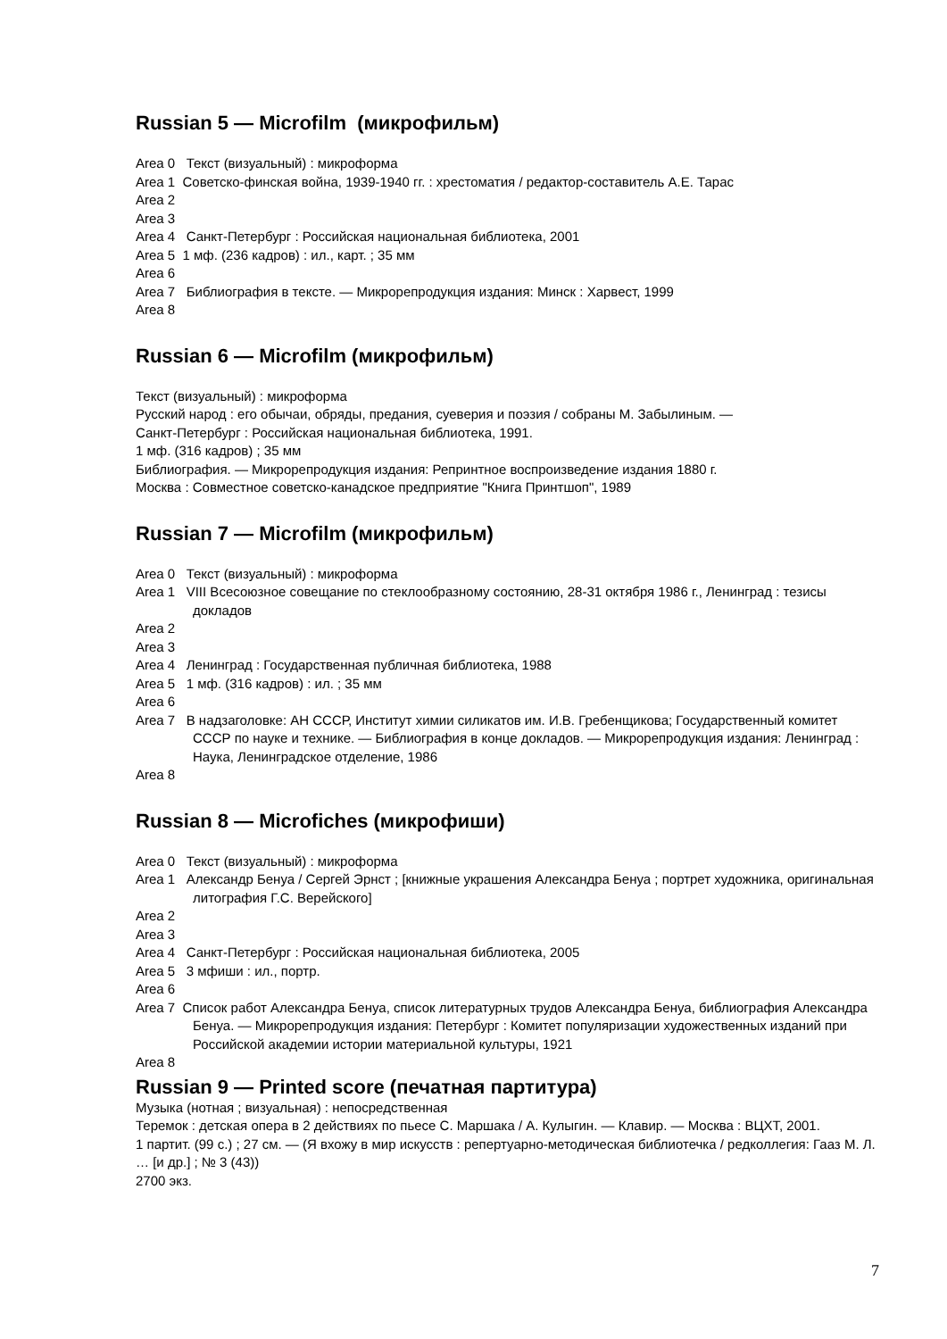Russian 5 — Microfilm (микрофильм)
Area 0 Текст (визуальный) : микроформа
Area 1 Советско-финская война, 1939-1940 гг. : хрестоматия / редактор-составитель А.Е. Тарас
Area 2
Area 3
Area 4 Санкт-Петербург : Российская национальная библиотека, 2001
Area 5 1 мф. (236 кадров) : ил., карт. ; 35 мм
Area 6
Area 7 Библиография в тексте. — Микрорепродукция издания: Минск : Харвест, 1999
Area 8
Russian 6 — Microfilm (микрофильм)
Текст (визуальный) : микроформа
Русский народ : его обычаи, обряды, предания, суеверия и поэзия / собраны М. Забылиным. —
Санкт-Петербург : Российская национальная библиотека, 1991.
1 мф. (316 кадров) ; 35 мм
Библиография. — Микрорепродукция издания: Репринтное воспроизведение издания 1880 г.
Москва : Совместное советско-канадское предприятие "Книга Принтшоп", 1989
Russian 7 — Microfilm (микрофильм)
Area 0 Текст (визуальный) : микроформа
Area 1 VIII Всесоюзное совещание по стеклообразному состоянию, 28-31 октября 1986 г., Ленинград : тезисы докладов
Area 2
Area 3
Area 4 Ленинград : Государственная публичная библиотека, 1988
Area 5 1 мф. (316 кадров) : ил. ; 35 мм
Area 6
Area 7 В надзаголовке: АН СССР, Институт химии силикатов им. И.В. Гребенщикова; Государственный комитет СССР по науке и технике. — Библиография в конце докладов. — Микрорепродукция издания: Ленинград : Наука, Ленинградское отделение, 1986
Area 8
Russian 8 — Microfiches (микрофиши)
Area 0 Текст (визуальный) : микроформа
Area 1 Александр Бенуа / Сергей Эрнст ; [книжные украшения Александра Бенуа ; портрет художника, оригинальная литография Г.С. Верейского]
Area 2
Area 3
Area 4 Санкт-Петербург : Российская национальная библиотека, 2005
Area 5 3 мфиши : ил., портр.
Area 6
Area 7 Список работ Александра Бенуа, список литературных трудов Александра Бенуа, библиография Александра Бенуа. — Микрорепродукция издания: Петербург : Комитет популяризации художественных изданий при Российской академии истории материальной культуры, 1921
Area 8
Russian 9 — Printed score (печатная партитура)
Музыка (нотная ; визуальная) : непосредственная
Теремок : детская опера в 2 действиях по пьесе С. Маршака / А. Кулыгин. — Клавир. — Москва : ВЦХТ, 2001.
1 партит. (99 с.) ; 27 см. — (Я вхожу в мир искусств : репертуарно-методическая библиотечка / редколлегия: Гааз М. Л. … [и др.] ; № 3 (43))
2700 экз.
7